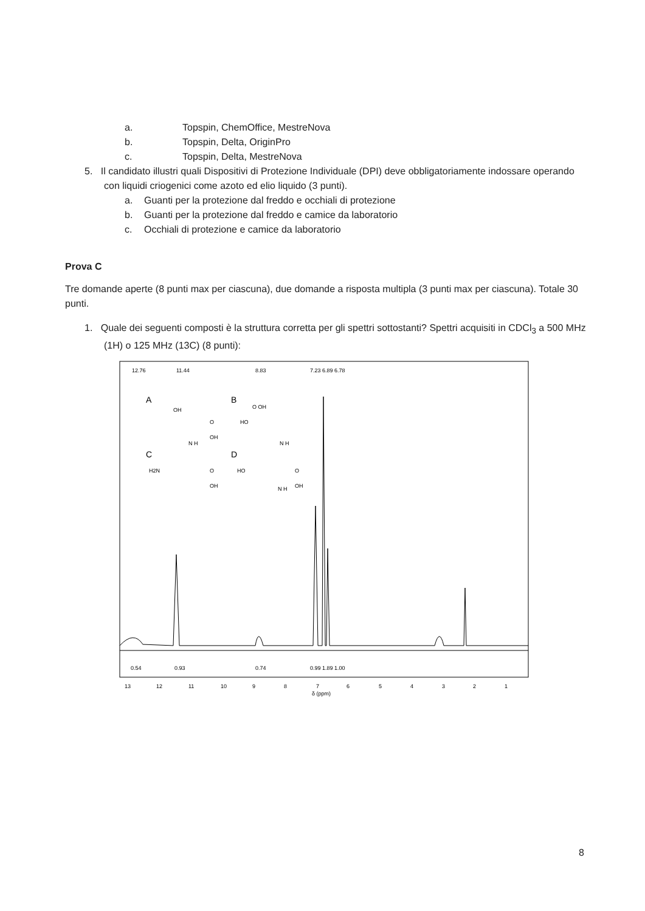a. Topspin, ChemOffice, MestreNova
b. Topspin, Delta, OriginPro
c. Topspin, Delta, MestreNova
5. Il candidato illustri quali Dispositivi di Protezione Individuale (DPI) deve obbligatoriamente indossare operando con liquidi criogenici come azoto ed elio liquido (3 punti).
a. Guanti per la protezione dal freddo e occhiali di protezione
b. Guanti per la protezione dal freddo e camice da laboratorio
c. Occhiali di protezione e camice da laboratorio
Prova C
Tre domande aperte (8 punti max per ciascuna), due domande a risposta multipla (3 punti max per ciascuna). Totale 30 punti.
1. Quale dei seguenti composti è la struttura corretta per gli spettri sottostanti? Spettri acquisiti in CDCl<sub>3</sub> a 500 MHz (1H) o 125 MHz (13C) (8 punti):
12.76
11.44
8.83
7.23 6.89 6.78
A
B
C
D
OH
O
OH
N H
O OH
HO
N H
H2N
O
OH
HO
O
OH
N H
0.54
0.93
0.74
0.99 1.89 1.00
13
12
11
10
9
8
7
6
5
4
3
2
1
δ (ppm)
8